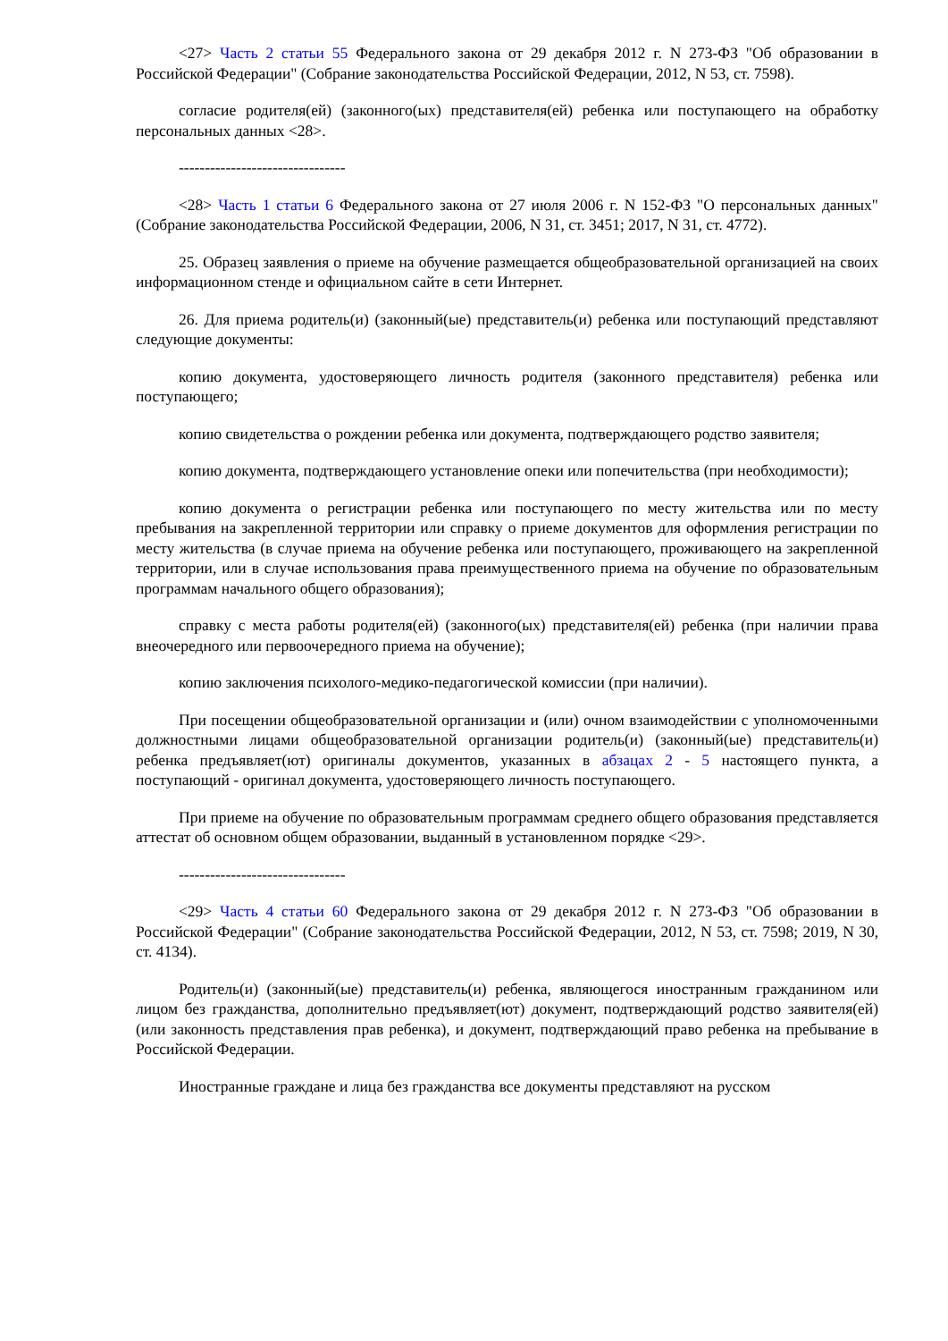<27> Часть 2 статьи 55 Федерального закона от 29 декабря 2012 г. N 273-ФЗ "Об образовании в Российской Федерации" (Собрание законодательства Российской Федерации, 2012, N 53, ст. 7598).
согласие родителя(ей) (законного(ых) представителя(ей) ребенка или поступающего на обработку персональных данных <28>.
--------------------------------
<28> Часть 1 статьи 6 Федерального закона от 27 июля 2006 г. N 152-ФЗ "О персональных данных" (Собрание законодательства Российской Федерации, 2006, N 31, ст. 3451; 2017, N 31, ст. 4772).
25. Образец заявления о приеме на обучение размещается общеобразовательной организацией на своих информационном стенде и официальном сайте в сети Интернет.
26. Для приема родитель(и) (законный(ые) представитель(и) ребенка или поступающий представляют следующие документы:
копию документа, удостоверяющего личность родителя (законного представителя) ребенка или поступающего;
копию свидетельства о рождении ребенка или документа, подтверждающего родство заявителя;
копию документа, подтверждающего установление опеки или попечительства (при необходимости);
копию документа о регистрации ребенка или поступающего по месту жительства или по месту пребывания на закрепленной территории или справку о приеме документов для оформления регистрации по месту жительства (в случае приема на обучение ребенка или поступающего, проживающего на закрепленной территории, или в случае использования права преимущественного приема на обучение по образовательным программам начального общего образования);
справку с места работы родителя(ей) (законного(ых) представителя(ей) ребенка (при наличии права внеочередного или первоочередного приема на обучение);
копию заключения психолого-медико-педагогической комиссии (при наличии).
При посещении общеобразовательной организации и (или) очном взаимодействии с уполномоченными должностными лицами общеобразовательной организации родитель(и) (законный(ые) представитель(и) ребенка предъявляет(ют) оригиналы документов, указанных в абзацах 2 - 5 настоящего пункта, а поступающий - оригинал документа, удостоверяющего личность поступающего.
При приеме на обучение по образовательным программам среднего общего образования представляется аттестат об основном общем образовании, выданный в установленном порядке <29>.
--------------------------------
<29> Часть 4 статьи 60 Федерального закона от 29 декабря 2012 г. N 273-ФЗ "Об образовании в Российской Федерации" (Собрание законодательства Российской Федерации, 2012, N 53, ст. 7598; 2019, N 30, ст. 4134).
Родитель(и) (законный(ые) представитель(и) ребенка, являющегося иностранным гражданином или лицом без гражданства, дополнительно предъявляет(ют) документ, подтверждающий родство заявителя(ей) (или законность представления прав ребенка), и документ, подтверждающий право ребенка на пребывание в Российской Федерации.
Иностранные граждане и лица без гражданства все документы представляют на русском